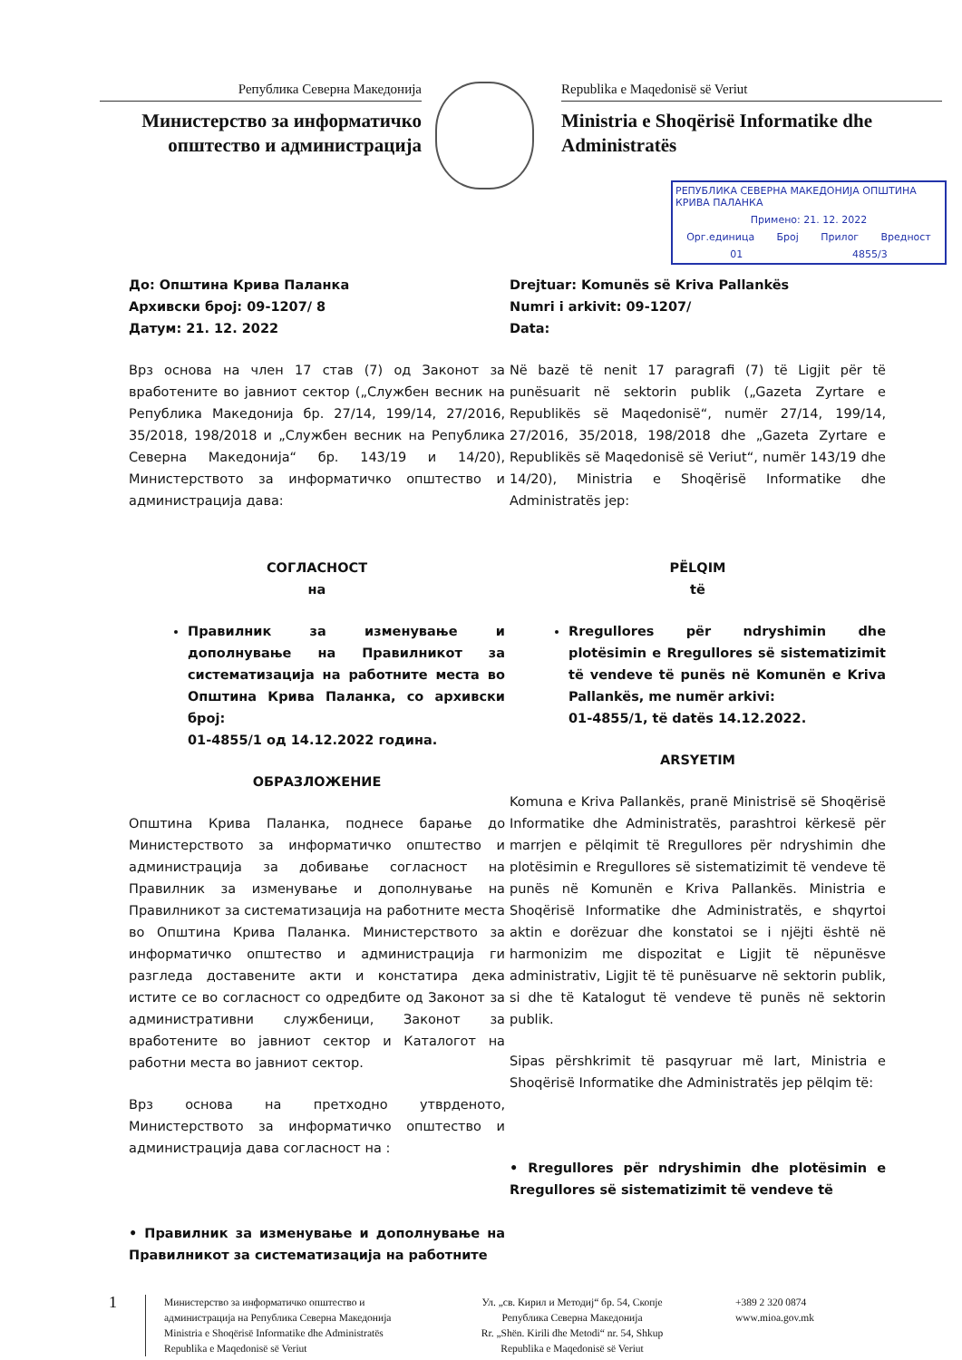Република Северна Македонија
Министерство за информатичко општество и администрација
Republika e Maqedonisë së Veriut
Ministria e Shoqërisë Informatike dhe Administratës
РЕПУБЛИКА СЕВЕРНА МАКЕДОНИЈА ОПШТИНА КРИВА ПАЛАНКА
Примено: 21. 12. 2022
Орг.единица Број Прилог Вредност
01 4855/3
До: Општина Крива Паланка
Архивски број: 09-1207/ 8
Датум: 21. 12. 2022
Drejtuar: Komunës së Kriva Pallankës
Numri i arkivit: 09-1207/
Data:
Врз основа на член 17 став (7) од Законот за вработените во јавниот сектор („Службен весник на Република Македонија бр. 27/14, 199/14, 27/2016, 35/2018, 198/2018 и „Службен весник на Република Северна Македонија“ бр. 143/19 и 14/20), Министерството за информатичко општество и администрација дава:
СОГЛАСНОСТ
на
Правилник за изменување и дополнување на Правилникот за систематизација на работните места во Општина Крива Паланка, со архивски број:
01-4855/1 од 14.12.2022 година.
ОБРАЗЛОЖЕНИЕ
Општина Крива Паланка, поднесе барање до Министерството за информатичко општество и администрација за добивање согласност на Правилник за изменување и дополнување на Правилникот за систематизација на работните места во Општина Крива Паланка. Министерството за информатичко општество и администрација ги разгледа доставените акти и констатира дека истите се во согласност со одредбите од Законот за административни службеници, Законот за вработените во јавниот сектор и Каталогот на работни места во јавниот сектор.
Врз основа на претходно утврденото, Министерството за информатичко општество и администрација дава согласност на :
• Правилник за изменување и дополнување на Правилникот за систематизација на работните
Në bazë të nenit 17 paragrafi (7) të Ligjit për të punësuarit në sektorin publik („Gazeta Zyrtare e Republikës së Maqedonisë“, numër 27/14, 199/14, 27/2016, 35/2018, 198/2018 dhe „Gazeta Zyrtare e Republikës së Maqedonisë së Veriut“, numër 143/19 dhe 14/20), Ministria e Shoqërisë Informatike dhe Administratës jep:
PËLQIM
të
Rregullores për ndryshimin dhe plotësimin e Rregullores së sistematizimit të vendeve të punës në Komunën e Kriva Pallankës, me numër arkivi:
01-4855/1, të datës 14.12.2022.
ARSYETIM
Komuna e Kriva Pallankës, pranë Ministrisë së Shoqërisë Informatike dhe Administratës, parashtroi kërkesë për marrjen e pëlqimit të Rregullores për ndryshimin dhe plotësimin e Rregullores së sistematizimit të vendeve të punës në Komunën e Kriva Pallankës. Ministria e Shoqërisë Informatike dhe Administratës, e shqyrtoi aktin e dorëzuar dhe konstatoi se i njëjti është në harmonizim me dispozitat e Ligjit të nëpunësve administrativ, Ligjit të të punësuarve në sektorin publik, si dhe të Katalogut të vendeve të punës në sektorin publik.
Sipas përshkrimit të pasqyruar më lart, Ministria e Shoqërisë Informatike dhe Administratës jep pëlqim të:
• Rregullores për ndryshimin dhe plotësimin e Rregullores së sistematizimit të vendeve të
1
Министерство за информатичко општество и администрација на Република Северна Македонија
Ministria e Shoqërisë Informatike dhe Administratës
Republika e Maqedonisë së Veriut
Ул. „св. Кирил и Методиј“ бр. 54, Скопје
Република Северна Македонија
Rr. „Shën. Kirili dhe Metodi“ nr. 54, Shkup
Republika e Maqedonisë së Veriut
+389 2 320 0874
www.mioa.gov.mk